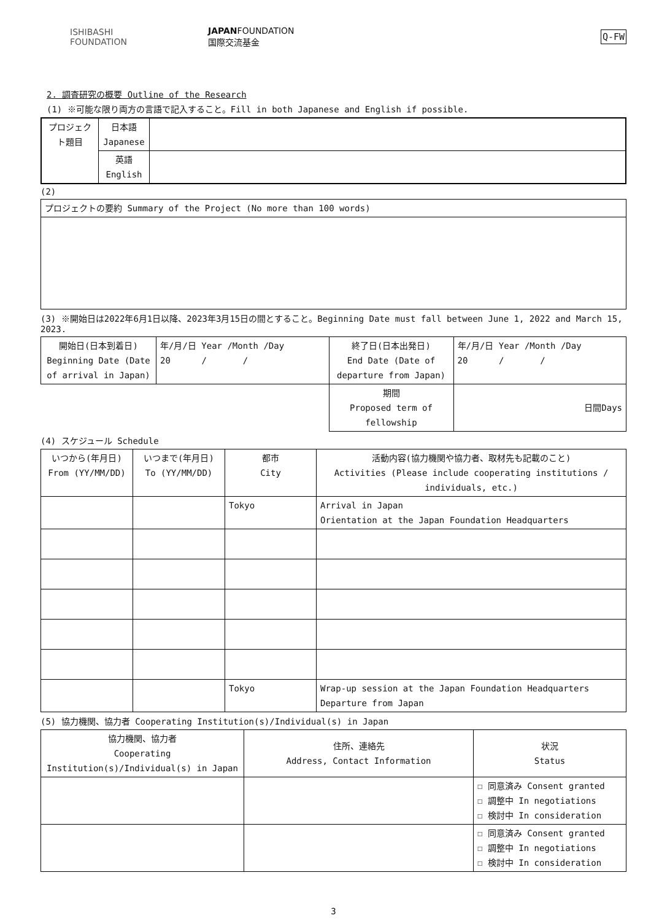ISHIBASHI
FOUNDATION
JAPANFOUNDATION
国際交流基金
Q-FW
2. 調査研究の概要 Outline of the Research
(1) ※可能な限り両方の言語で記入すること。Fill in both Japanese and English if possible.
| プロジェクト題目 | 日本語 Japanese | |
| | 英語 English | |
(2)
| プロジェクトの要約 Summary of the Project (No more than 100 words) |
(3) ※開始日は2022年6月1日以降、2023年3月15日の間とすること。Beginning Date must fall between June 1, 2022 and March 15, 2023.
| 開始日(日本到着日) Beginning Date (Date of arrival in Japan) | 年/月/日 Year /Month /Day 20 / / | 終了日(日本出発日) End Date (Date of departure from Japan) | 年/月/日 Year /Month /Day 20 / / |
| | | 期間 Proposed term of fellowship | 日間Days |
(4) スケジュール Schedule
| いつから(年月日) From (YY/MM/DD) | いつまで(年月日) To (YY/MM/DD) | 都市 City | 活動内容(協力機関や協力者、取材先も記載のこと) Activities (Please include cooperating institutions / individuals, etc.) |
| | | Tokyo | Arrival in Japan Orientation at the Japan Foundation Headquarters |
| | | Tokyo | Wrap-up session at the Japan Foundation Headquarters Departure from Japan |
(5) 協力機関、協力者 Cooperating Institution(s)/Individual(s) in Japan
| 協力機関、協力者 Cooperating Institution(s)/Individual(s) in Japan | 住所、連絡先 Address, Contact Information | 状況 Status |
| | | ☐ 同意済み Consent granted ☐ 調整中 In negotiations ☐ 検討中 In consideration |
| | | ☐ 同意済み Consent granted ☐ 調整中 In negotiations ☐ 検討中 In consideration |
3